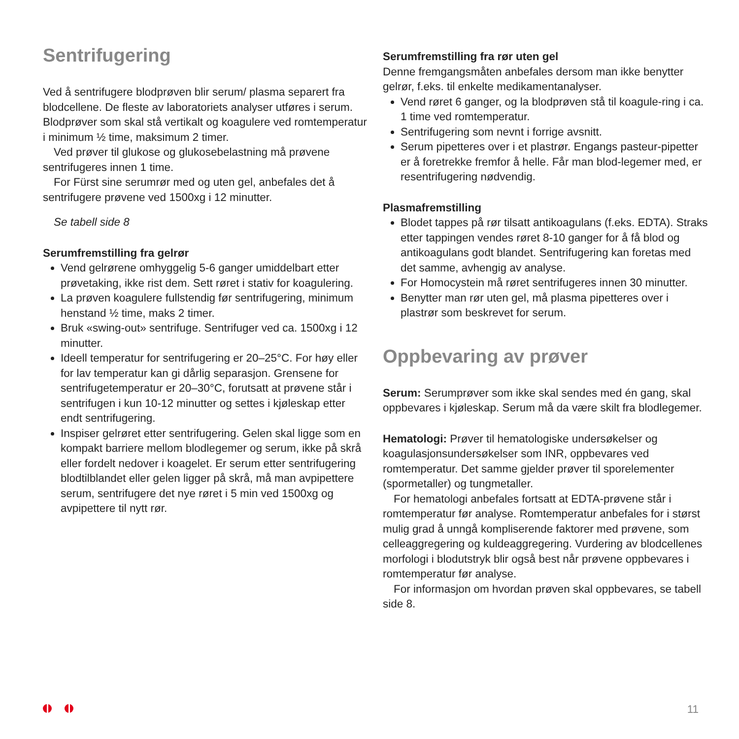Sentrifugering
Ved å sentrifugere blodprøven blir serum/ plasma separert fra blodcellene. De fleste av laboratoriets analyser utføres i serum. Blodprøver som skal stå vertikalt og koagulere ved romtemperatur i minimum ½ time, maksimum 2 timer.
Ved prøver til glukose og glukosebelastning må prøvene sentrifugeres innen 1 time.
For Fürst sine serumrør med og uten gel, anbefales det å sentrifugere prøvene ved 1500xg i 12 minutter.
Se tabell side 8
Serumfremstilling fra gelrør
Vend gelrørene omhyggelig 5-6 ganger umiddelbart etter prøvetaking, ikke rist dem. Sett røret i stativ for koagulering.
La prøven koagulere fullstendig før sentrifugering, minimum henstand ½ time, maks 2 timer.
Bruk «swing-out» sentrifuge. Sentrifuger ved ca. 1500xg i 12 minutter.
Ideell temperatur for sentrifugering er 20–25°C. For høy eller for lav temperatur kan gi dårlig separasjon. Grensene for sentrifugetemperatur er 20–30°C, forutsatt at prøvene står i sentrifugen i kun 10-12 minutter og settes i kjøleskap etter endt sentrifugering.
Inspiser gelrøret etter sentrifugering. Gelen skal ligge som en kompakt barriere mellom blodlegemer og serum, ikke på skrå eller fordelt nedover i koagelet. Er serum etter sentrifugering blodtilblandet eller gelen ligger på skrå, må man avpipettere serum, sentrifugere det nye røret i 5 min ved 1500xg og avpipettere til nytt rør.
Serumfremstilling fra rør uten gel
Denne fremgangsmåten anbefales dersom man ikke benytter gelrør, f.eks. til enkelte medikamentanalyser.
Vend røret 6 ganger, og la blodprøven stå til koagule-ring i ca. 1 time ved romtemperatur.
Sentrifugering som nevnt i forrige avsnitt.
Serum pipetteres over i et plastrør. Engangs pasteur-pipetter er å foretrekke fremfor å helle. Får man blod-legemer med, er resentrifugering nødvendig.
Plasmafremstilling
Blodet tappes på rør tilsatt antikoagulans (f.eks. EDTA). Straks etter tappingen vendes røret 8-10 ganger for å få blod og antikoagulans godt blandet. Sentrifugering kan foretas med det samme, avhengig av analyse.
For Homocystein må røret sentrifugeres innen 30 minutter.
Benytter man rør uten gel, må plasma pipetteres over i plastrør som beskrevet for serum.
Oppbevaring av prøver
Serum: Serumprøver som ikke skal sendes med én gang, skal oppbevares i kjøleskap. Serum må da være skilt fra blodlegemer.
Hematologi: Prøver til hematologiske undersøkelser og koagulasjonsundersøkelser som INR, oppbevares ved romtemperatur. Det samme gjelder prøver til sporelementer (spormetaller) og tungmetaller.
For hematologi anbefales fortsatt at EDTA-prøvene står i romtemperatur før analyse. Romtemperatur anbefales for i størst mulig grad å unngå kompliserende faktorer med prøvene, som celleaggregering og kuldeaggregering. Vurdering av blodcellenes morfologi i blodutstryk blir også best når prøvene oppbevares i romtemperatur før analyse.
For informasjon om hvordan prøven skal oppbevares, se tabell side 8.
11